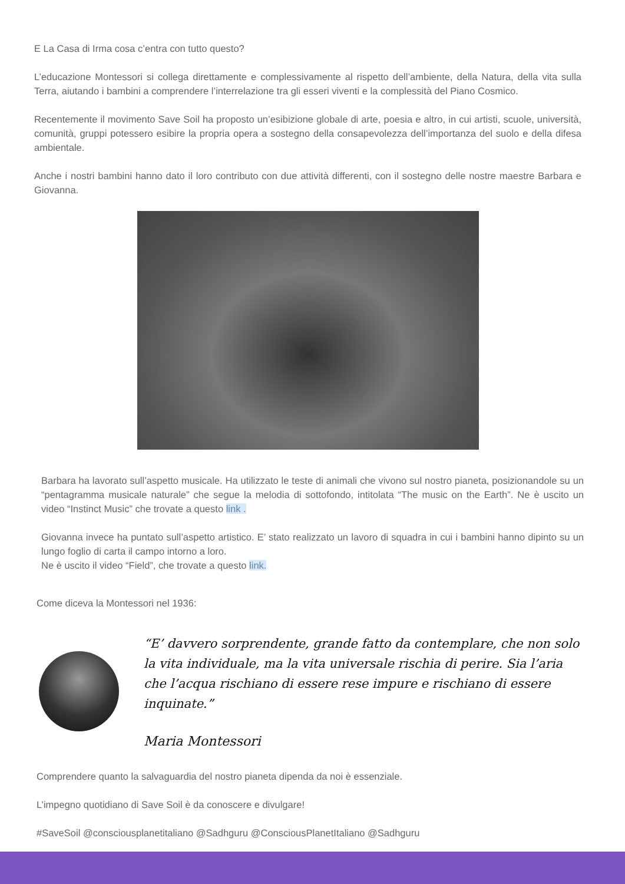E La Casa di Irma cosa c’entra con tutto questo?
L’educazione Montessori si collega direttamente e complessivamente al rispetto dell’ambiente, della Natura, della vita sulla Terra, aiutando i bambini a comprendere l’interrelazione tra gli esseri viventi e la complessità del Piano Cosmico.
Recentemente il movimento Save Soil ha proposto un’esibizione globale di arte, poesia e altro, in cui artisti, scuole, università, comunità, gruppi potessero esibire la propria opera a sostegno della consapevolezza dell’importanza del suolo e della difesa ambientale.
Anche i nostri bambini hanno dato il loro contributo con due attività differenti, con il sostegno delle nostre maestre Barbara e Giovanna.
Barbara ha lavorato sull’aspetto musicale. Ha utilizzato le teste di animali che vivono sul nostro pianeta, posizionandole su un “pentagramma musicale naturale” che segue la melodia di sottofondo, intitolata “The music on the Earth”. Ne è uscito un video “Instinct Music” che trovate a questo link .
Giovanna invece ha puntato sull’aspetto artistico. E’ stato realizzato un lavoro di squadra in cui i bambini hanno dipinto su un lungo foglio di carta il campo intorno a loro.
Ne è uscito il video “Field”, che trovate a questo link.
Come diceva la Montessori nel 1936:
“E’ davvero sorprendente, grande fatto da contemplare, che non solo la vita individuale, ma la vita universale rischia di perire. Sia l’aria che l’acqua rischiano di essere rese impure e rischiano di essere inquinate.”
Maria Montessori
Comprendere quanto la salvaguardia del nostro pianeta dipenda da noi è essenziale.
L’impegno quotidiano di Save Soil è da conoscere e divulgare!
#SaveSoil @consciousplanetitaliano @Sadhguru @ConsciousPlanetItaliano @Sadhguru